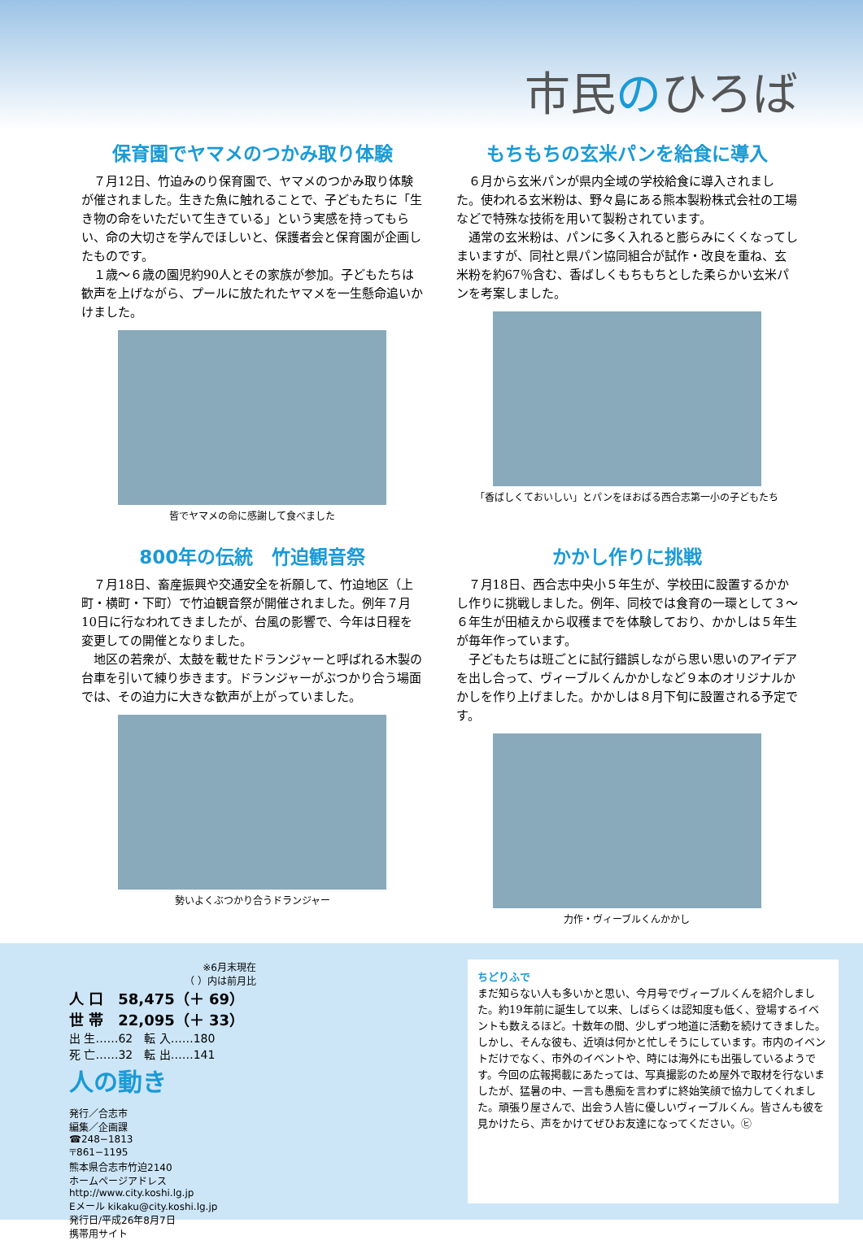市民のひろば
保育園でヤマメのつかみ取り体験
７月12日、竹迫みのり保育園で、ヤマメのつかみ取り体験が催されました。生きた魚に触れることで、子どもたちに「生き物の命をいただいて生きている」という実感を持ってもらい、命の大切さを学んでほしいと、保護者会と保育園が企画したものです。
１歳～６歳の園児約90人とその家族が参加。子どもたちは歓声を上げながら、プールに放たれたヤマメを一生懸命追いかけました。
皆でヤマメの命に感謝して食べました
もちもちの玄米パンを給食に導入
６月から玄米パンが県内全域の学校給食に導入されました。使われる玄米粉は、野々島にある熊本製粉株式会社の工場などで特殊な技術を用いて製粉されています。
通常の玄米粉は、パンに多く入れると膨らみにくくなってしまいますが、同社と県パン協同組合が試作・改良を重ね、玄米粉を約67％含む、香ばしくもちもちとした柔らかい玄米パンを考案しました。
「香ばしくておいしい」とパンをほおばる西合志第一小の子どもたち
800年の伝統　竹迫観音祭
７月18日、畜産振興や交通安全を祈願して、竹迫地区（上町・横町・下町）で竹迫観音祭が開催されました。例年７月10日に行なわれてきましたが、台風の影響で、今年は日程を変更しての開催となりました。
地区の若衆が、太鼓を載せたドランジャーと呼ばれる木製の台車を引いて練り歩きます。ドランジャーがぶつかり合う場面では、その迫力に大きな歓声が上がっていました。
勢いよくぶつかり合うドランジャー
かかし作りに挑戦
７月18日、西合志中央小５年生が、学校田に設置するかかし作りに挑戦しました。例年、同校では食育の一環として３～６年生が田植えから収穫までを体験しており、かかしは５年生が毎年作っています。
子どもたちは班ごとに試行錯誤しながら思い思いのアイデアを出し合って、ヴィーブルくんかかしなど９本のオリジナルかかしを作り上げました。かかしは８月下旬に設置される予定です。
力作・ヴィーブルくんかかし
※6月末現在
（ ）内は前月比
人 口　58,475（＋ 69）
世 帯　22,095（＋ 33）
出 生……62　転 入……180
死 亡……32　転 出……141
人の動き
発行／合志市
編集／企画課
☎248−1813
〒861−1195
熊本県合志市竹迫2140
ホームページアドレス
http://www.city.koshi.lg.jp
Eメール kikaku@city.koshi.lg.jp
発行日/平成26年8月7日
携帯用サイト
ちどりふで
まだ知らない人も多いかと思い、今月号でヴィーブルくんを紹介しました。約19年前に誕生して以来、しばらくは認知度も低く、登場するイベントも数えるほど。十数年の間、少しずつ地道に活動を続けてきました。しかし、そんな彼も、近頃は何かと忙しそうにしています。市内のイベントだけでなく、市外のイベントや、時には海外にも出張しているようです。今回の広報掲載にあたっては、写真撮影のため屋外で取材を行ないましたが、猛暑の中、一言も愚痴を言わずに終始笑顔で協力してくれました。頑張り屋さんで、出会う人皆に優しいヴィーブルくん。皆さんも彼を見かけたら、声をかけてぜひお友達になってください。㋪